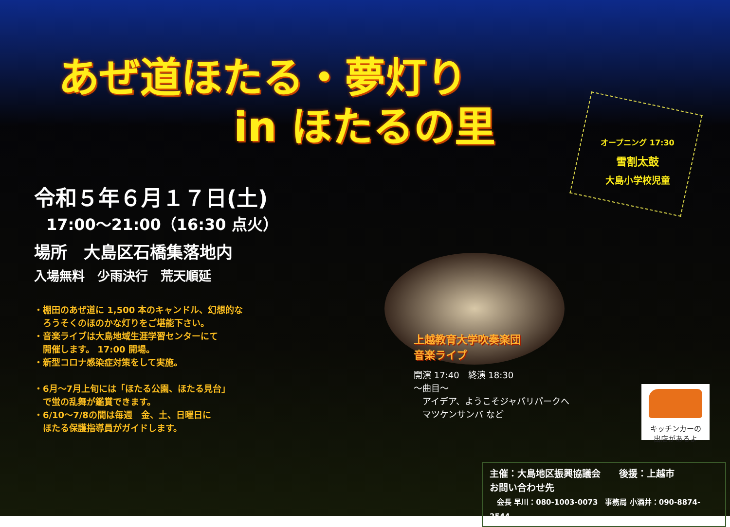あぜ道ほたる・夢灯り
in ほたるの里
オープニング 17:30
雪割太鼓
大島小学校児童
令和５年６月１７日(土)
17:00～21:00（16:30 点火）
場所　大島区石橋集落地内
入場無料　少雨決行　荒天順延
・棚田のあぜ道に 1,500 本のキャンドル、幻想的な
　ろうそくのほのかな灯りをご堪能下さい。
・音楽ライブは大島地域生涯学習センターにて
　開催します。 17:00 開場。
・新型コロナ感染症対策をして実施。
・6月～7月上旬には「ほたる公園、ほたる見台」
　で蛍の乱舞が鑑賞できます。
・6/10～7/8の間は毎週　金、土、日曜日に
　ほたる保護指導員がガイドします。
上越教育大学吹奏楽団
音楽ライブ
開演 17:40　終演 18:30
～曲目～
　アイデア、ようこそジャパリパークへ
　マツケンサンバ など
キッチンカーの
出店があるよ
主催：大島地区振興協議会　　後援：上越市
お問い合わせ先
　会長 早川：080-1003-0073　事務局 小酒井：090-8874-2544